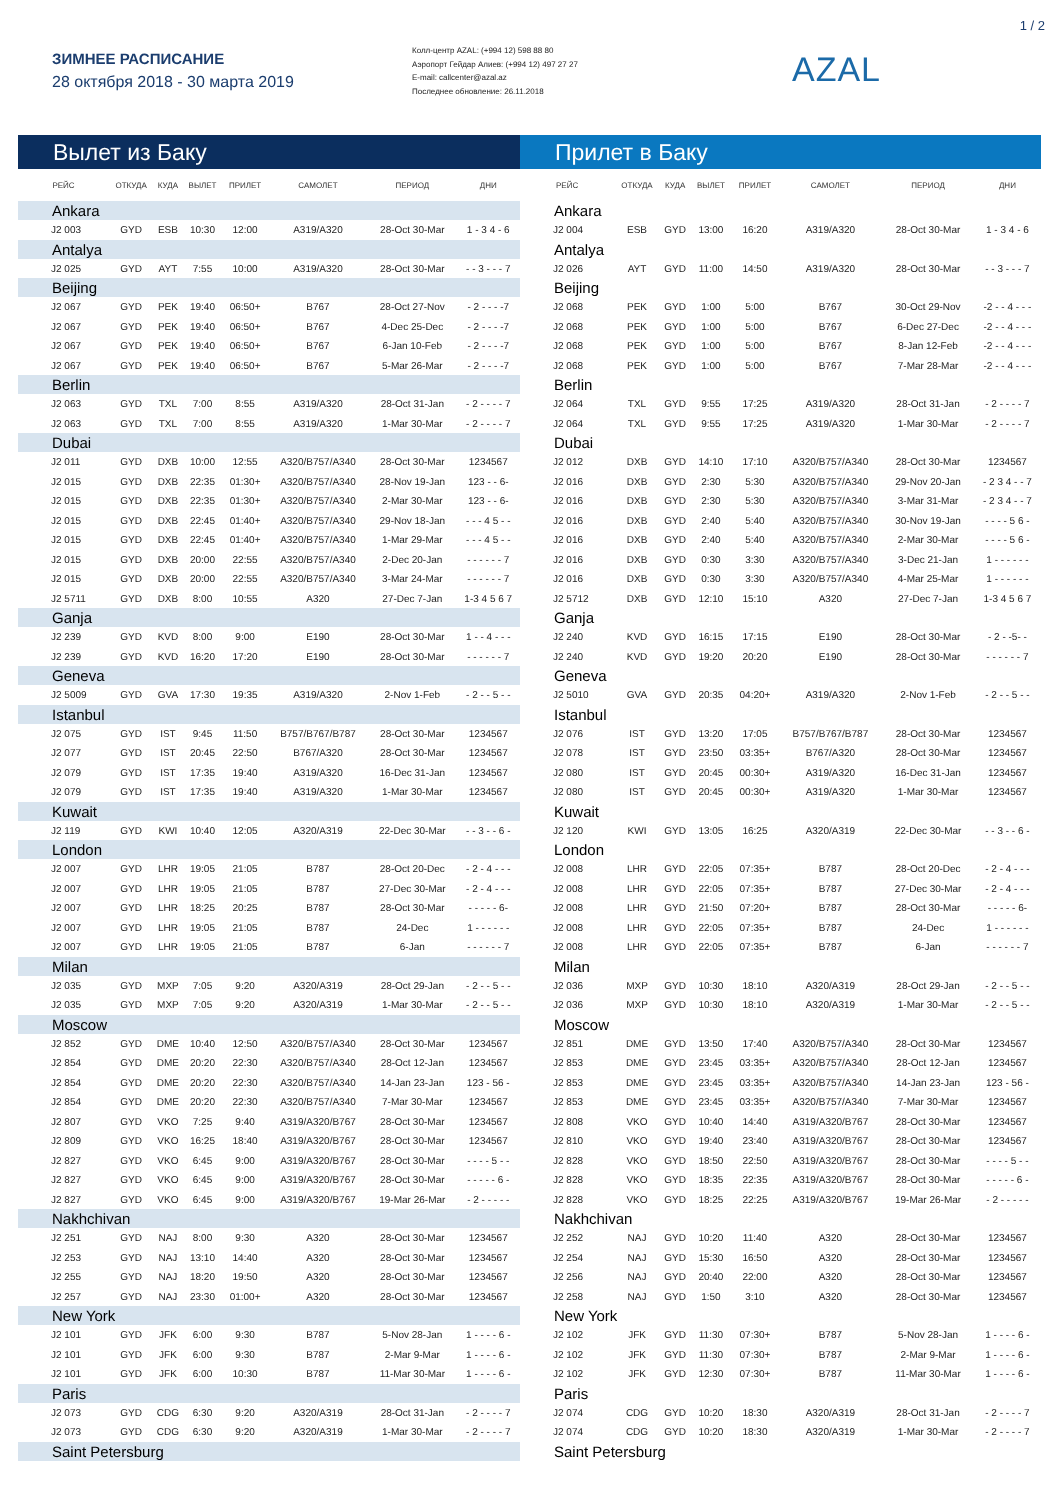ЗИМНЕЕ РАСПИСАНИЕ
28 октября 2018 - 30 марта 2019
Колл-центр AZAL: (+994 12) 598 88 80
Аэропорт Гейдар Алиев: (+994 12) 497 27 27
E-mail: callcenter@azal.az
Последнее обновление: 26.11.2018
AZAL
1 / 2
Вылет из Баку
| РЕЙС | ОТКУДА | КУДА | ВЫЛЕТ | ПРИЛЕТ | САМОЛЕТ | ПЕРИОД | ДНИ |
| --- | --- | --- | --- | --- | --- | --- | --- |
| Ankara | | | | | | | |
| J2 003 | GYD | ESB | 10:30 | 12:00 | A319/A320 | 28-Oct 30-Mar | 1 - 3 4 - 6 |
| Antalya | | | | | | | |
| J2 025 | GYD | AYT | 7:55 | 10:00 | A319/A320 | 28-Oct 30-Mar | - - 3 - - - 7 |
| Beijing | | | | | | | |
| J2 067 | GYD | PEK | 19:40 | 06:50+ | B767 | 28-Oct 27-Nov | - 2 - - - -7 |
| J2 067 | GYD | PEK | 19:40 | 06:50+ | B767 | 4-Dec 25-Dec | - 2 - - - -7 |
| J2 067 | GYD | PEK | 19:40 | 06:50+ | B767 | 6-Jan 10-Feb | - 2 - - - -7 |
| J2 067 | GYD | PEK | 19:40 | 06:50+ | B767 | 5-Mar 26-Mar | - 2 - - - -7 |
| Berlin | | | | | | | |
| J2 063 | GYD | TXL | 7:00 | 8:55 | A319/A320 | 28-Oct 31-Jan | - 2 - - - - 7 |
| J2 063 | GYD | TXL | 7:00 | 8:55 | A319/A320 | 1-Mar 30-Mar | - 2 - - - - 7 |
| Dubai | | | | | | | |
| J2 011 | GYD | DXB | 10:00 | 12:55 | A320/B757/A340 | 28-Oct 30-Mar | 1234567 |
| J2 015 | GYD | DXB | 22:35 | 01:30+ | A320/B757/A340 | 28-Nov 19-Jan | 123 - - 6- |
| J2 015 | GYD | DXB | 22:35 | 01:30+ | A320/B757/A340 | 2-Mar 30-Mar | 123 - - 6- |
| J2 015 | GYD | DXB | 22:45 | 01:40+ | A320/B757/A340 | 29-Nov 18-Jan | - - - 4 5 - - |
| J2 015 | GYD | DXB | 22:45 | 01:40+ | A320/B757/A340 | 1-Mar 29-Mar | - - - 4 5 - - |
| J2 015 | GYD | DXB | 20:00 | 22:55 | A320/B757/A340 | 2-Dec 20-Jan | - - - - - - 7 |
| J2 015 | GYD | DXB | 20:00 | 22:55 | A320/B757/A340 | 3-Mar 24-Mar | - - - - - - 7 |
| J2 5711 | GYD | DXB | 8:00 | 10:55 | A320 | 27-Dec 7-Jan | 1-3 4 5 6 7 |
| Ganja | | | | | | | |
| J2 239 | GYD | KVD | 8:00 | 9:00 | E190 | 28-Oct 30-Mar | 1 - - 4 - - - |
| J2 239 | GYD | KVD | 16:20 | 17:20 | E190 | 28-Oct 30-Mar | - - - - - - 7 |
| Geneva | | | | | | | |
| J2 5009 | GYD | GVA | 17:30 | 19:35 | A319/A320 | 2-Nov 1-Feb | - 2 - - 5 - - |
| Istanbul | | | | | | | |
| J2 075 | GYD | IST | 9:45 | 11:50 | B757/B767/B787 | 28-Oct 30-Mar | 1234567 |
| J2 077 | GYD | IST | 20:45 | 22:50 | B767/A320 | 28-Oct 30-Mar | 1234567 |
| J2 079 | GYD | IST | 17:35 | 19:40 | A319/A320 | 16-Dec 31-Jan | 1234567 |
| J2 079 | GYD | IST | 17:35 | 19:40 | A319/A320 | 1-Mar 30-Mar | 1234567 |
| Kuwait | | | | | | | |
| J2 119 | GYD | KWI | 10:40 | 12:05 | A320/A319 | 22-Dec 30-Mar | - - 3 - - 6 - |
| London | | | | | | | |
| J2 007 | GYD | LHR | 19:05 | 21:05 | B787 | 28-Oct 20-Dec | - 2 - 4 - - - |
| J2 007 | GYD | LHR | 19:05 | 21:05 | B787 | 27-Dec 30-Mar | - 2 - 4 - - - |
| J2 007 | GYD | LHR | 18:25 | 20:25 | B787 | 28-Oct 30-Mar | - - - - - 6- |
| J2 007 | GYD | LHR | 19:05 | 21:05 | B787 | 24-Dec | 1 - - - - - - |
| J2 007 | GYD | LHR | 19:05 | 21:05 | B787 | 6-Jan | - - - - - - 7 |
| Milan | | | | | | | |
| J2 035 | GYD | MXP | 7:05 | 9:20 | A320/A319 | 28-Oct 29-Jan | - 2 - - 5 - - |
| J2 035 | GYD | MXP | 7:05 | 9:20 | A320/A319 | 1-Mar 30-Mar | - 2 - - 5 - - |
| Moscow | | | | | | | |
| J2 852 | GYD | DME | 10:40 | 12:50 | A320/B757/A340 | 28-Oct 30-Mar | 1234567 |
| J2 854 | GYD | DME | 20:20 | 22:30 | A320/B757/A340 | 28-Oct 12-Jan | 1234567 |
| J2 854 | GYD | DME | 20:20 | 22:30 | A320/B757/A340 | 14-Jan 23-Jan | 123 - 56 - |
| J2 854 | GYD | DME | 20:20 | 22:30 | A320/B757/A340 | 7-Mar 30-Mar | 1234567 |
| J2 807 | GYD | VKO | 7:25 | 9:40 | A319/A320/B767 | 28-Oct 30-Mar | 1234567 |
| J2 809 | GYD | VKO | 16:25 | 18:40 | A319/A320/B767 | 28-Oct 30-Mar | 1234567 |
| J2 827 | GYD | VKO | 6:45 | 9:00 | A319/A320/B767 | 28-Oct 30-Mar | - - - - 5 - - |
| J2 827 | GYD | VKO | 6:45 | 9:00 | A319/A320/B767 | 28-Oct 30-Mar | - - - - - 6 - |
| J2 827 | GYD | VKO | 6:45 | 9:00 | A319/A320/B767 | 19-Mar 26-Mar | - 2 - - - - - |
| Nakhchivan | | | | | | | |
| J2 251 | GYD | NAJ | 8:00 | 9:30 | A320 | 28-Oct 30-Mar | 1234567 |
| J2 253 | GYD | NAJ | 13:10 | 14:40 | A320 | 28-Oct 30-Mar | 1234567 |
| J2 255 | GYD | NAJ | 18:20 | 19:50 | A320 | 28-Oct 30-Mar | 1234567 |
| J2 257 | GYD | NAJ | 23:30 | 01:00+ | A320 | 28-Oct 30-Mar | 1234567 |
| New York | | | | | | | |
| J2 101 | GYD | JFK | 6:00 | 9:30 | B787 | 5-Nov 28-Jan | 1 - - - - 6 - |
| J2 101 | GYD | JFK | 6:00 | 9:30 | B787 | 2-Mar 9-Mar | 1 - - - - 6 - |
| J2 101 | GYD | JFK | 6:00 | 10:30 | B787 | 11-Mar 30-Mar | 1 - - - - 6 - |
| Paris | | | | | | | |
| J2 073 | GYD | CDG | 6:30 | 9:20 | A320/A319 | 28-Oct 31-Jan | - 2 - - - - 7 |
| J2 073 | GYD | CDG | 6:30 | 9:20 | A320/A319 | 1-Mar 30-Mar | - 2 - - - - 7 |
| Saint Petersburg | | | | | | | |
Прилет в Баку
| РЕЙС | ОТКУДА | КУДА | ВЫЛЕТ | ПРИЛЕТ | САМОЛЕТ | ПЕРИОД | ДНИ |
| --- | --- | --- | --- | --- | --- | --- | --- |
| Ankara | | | | | | | |
| J2 004 | ESB | GYD | 13:00 | 16:20 | A319/A320 | 28-Oct 30-Mar | 1 - 3 4 - 6 |
| Antalya | | | | | | | |
| J2 026 | AYT | GYD | 11:00 | 14:50 | A319/A320 | 28-Oct 30-Mar | - - 3 - - - 7 |
| Beijing | | | | | | | |
| J2 068 | PEK | GYD | 1:00 | 5:00 | B767 | 30-Oct 29-Nov | -2 - - 4 - - - |
| J2 068 | PEK | GYD | 1:00 | 5:00 | B767 | 6-Dec 27-Dec | -2 - - 4 - - - |
| J2 068 | PEK | GYD | 1:00 | 5:00 | B767 | 8-Jan 12-Feb | -2 - - 4 - - - |
| J2 068 | PEK | GYD | 1:00 | 5:00 | B767 | 7-Mar 28-Mar | -2 - - 4 - - - |
| Berlin | | | | | | | |
| J2 064 | TXL | GYD | 9:55 | 17:25 | A319/A320 | 28-Oct 31-Jan | - 2 - - - - 7 |
| J2 064 | TXL | GYD | 9:55 | 17:25 | A319/A320 | 1-Mar 30-Mar | - 2 - - - - 7 |
| Dubai | | | | | | | |
| J2 012 | DXB | GYD | 14:10 | 17:10 | A320/B757/A340 | 28-Oct 30-Mar | 1234567 |
| J2 016 | DXB | GYD | 2:30 | 5:30 | A320/B757/A340 | 29-Nov 20-Jan | - 2 3 4 - - 7 |
| J2 016 | DXB | GYD | 2:30 | 5:30 | A320/B757/A340 | 3-Mar 31-Mar | - 2 3 4 - - 7 |
| J2 016 | DXB | GYD | 2:40 | 5:40 | A320/B757/A340 | 30-Nov 19-Jan | - - - - 5 6 - |
| J2 016 | DXB | GYD | 2:40 | 5:40 | A320/B757/A340 | 2-Mar 30-Mar | - - - - 5 6 - |
| J2 016 | DXB | GYD | 0:30 | 3:30 | A320/B757/A340 | 3-Dec 21-Jan | 1 - - - - - - |
| J2 016 | DXB | GYD | 0:30 | 3:30 | A320/B757/A340 | 4-Mar 25-Mar | 1 - - - - - - |
| J2 5712 | DXB | GYD | 12:10 | 15:10 | A320 | 27-Dec 7-Jan | 1-3 4 5 6 7 |
| Ganja | | | | | | | |
| J2 240 | KVD | GYD | 16:15 | 17:15 | E190 | 28-Oct 30-Mar | - 2 - -5- - |
| J2 240 | KVD | GYD | 19:20 | 20:20 | E190 | 28-Oct 30-Mar | - - - - - - 7 |
| Geneva | | | | | | | |
| J2 5010 | GVA | GYD | 20:35 | 04:20+ | A319/A320 | 2-Nov 1-Feb | - 2 - - 5 - - |
| Istanbul | | | | | | | |
| J2 076 | IST | GYD | 13:20 | 17:05 | B757/B767/B787 | 28-Oct 30-Mar | 1234567 |
| J2 078 | IST | GYD | 23:50 | 03:35+ | B767/A320 | 28-Oct 30-Mar | 1234567 |
| J2 080 | IST | GYD | 20:45 | 00:30+ | A319/A320 | 16-Dec 31-Jan | 1234567 |
| J2 080 | IST | GYD | 20:45 | 00:30+ | A319/A320 | 1-Mar 30-Mar | 1234567 |
| Kuwait | | | | | | | |
| J2 120 | KWI | GYD | 13:05 | 16:25 | A320/A319 | 22-Dec 30-Mar | - - 3 - - 6 - |
| London | | | | | | | |
| J2 008 | LHR | GYD | 22:05 | 07:35+ | B787 | 28-Oct 20-Dec | - 2 - 4 - - - |
| J2 008 | LHR | GYD | 22:05 | 07:35+ | B787 | 27-Dec 30-Mar | - 2 - 4 - - - |
| J2 008 | LHR | GYD | 21:50 | 07:20+ | B787 | 28-Oct 30-Mar | - - - - - 6- |
| J2 008 | LHR | GYD | 22:05 | 07:35+ | B787 | 24-Dec | 1 - - - - - - |
| J2 008 | LHR | GYD | 22:05 | 07:35+ | B787 | 6-Jan | - - - - - - 7 |
| Milan | | | | | | | |
| J2 036 | MXP | GYD | 10:30 | 18:10 | A320/A319 | 28-Oct 29-Jan | - 2 - - 5 - - |
| J2 036 | MXP | GYD | 10:30 | 18:10 | A320/A319 | 1-Mar 30-Mar | - 2 - - 5 - - |
| Moscow | | | | | | | |
| J2 851 | DME | GYD | 13:50 | 17:40 | A320/B757/A340 | 28-Oct 30-Mar | 1234567 |
| J2 853 | DME | GYD | 23:45 | 03:35+ | A320/B757/A340 | 28-Oct 12-Jan | 1234567 |
| J2 853 | DME | GYD | 23:45 | 03:35+ | A320/B757/A340 | 14-Jan 23-Jan | 123 - 56 - |
| J2 853 | DME | GYD | 23:45 | 03:35+ | A320/B757/A340 | 7-Mar 30-Mar | 1234567 |
| J2 808 | VKO | GYD | 10:40 | 14:40 | A319/A320/B767 | 28-Oct 30-Mar | 1234567 |
| J2 810 | VKO | GYD | 19:40 | 23:40 | A319/A320/B767 | 28-Oct 30-Mar | 1234567 |
| J2 828 | VKO | GYD | 18:50 | 22:50 | A319/A320/B767 | 28-Oct 30-Mar | - - - - 5 - - |
| J2 828 | VKO | GYD | 18:35 | 22:35 | A319/A320/B767 | 28-Oct 30-Mar | - - - - - 6 - |
| J2 828 | VKO | GYD | 18:25 | 22:25 | A319/A320/B767 | 19-Mar 26-Mar | - 2 - - - - - |
| Nakhchivan | | | | | | | |
| J2 252 | NAJ | GYD | 10:20 | 11:40 | A320 | 28-Oct 30-Mar | 1234567 |
| J2 254 | NAJ | GYD | 15:30 | 16:50 | A320 | 28-Oct 30-Mar | 1234567 |
| J2 256 | NAJ | GYD | 20:40 | 22:00 | A320 | 28-Oct 30-Mar | 1234567 |
| J2 258 | NAJ | GYD | 1:50 | 3:10 | A320 | 28-Oct 30-Mar | 1234567 |
| New York | | | | | | | |
| J2 102 | JFK | GYD | 11:30 | 07:30+ | B787 | 5-Nov 28-Jan | 1 - - - - 6 - |
| J2 102 | JFK | GYD | 11:30 | 07:30+ | B787 | 2-Mar 9-Mar | 1 - - - - 6 - |
| J2 102 | JFK | GYD | 12:30 | 07:30+ | B787 | 11-Mar 30-Mar | 1 - - - - 6 - |
| Paris | | | | | | | |
| J2 074 | CDG | GYD | 10:20 | 18:30 | A320/A319 | 28-Oct 31-Jan | - 2 - - - - 7 |
| J2 074 | CDG | GYD | 10:20 | 18:30 | A320/A319 | 1-Mar 30-Mar | - 2 - - - - 7 |
| Saint Petersburg | | | | | | | |